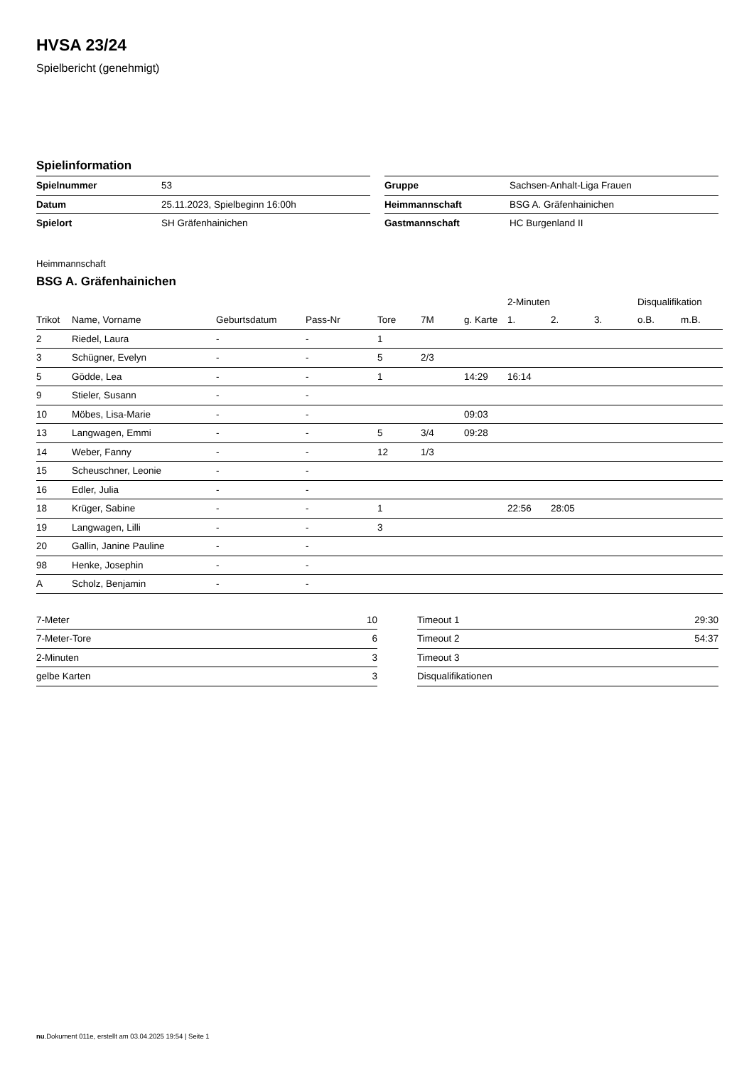HVSA 23/24
Spielbericht (genehmigt)
Spielinformation
| Spielnummer | 53 |
| Datum | 25.11.2023, Spielbeginn 16:00h |
| Spielort | SH Gräfenhainichen |
| Gruppe | Sachsen-Anhalt-Liga Frauen |
| Heimmannschaft | BSG A. Gräfenhainichen |
| Gastmannschaft | HC Burgenland II |
Heimmannschaft
BSG A. Gräfenhainichen
| | | | | | | | 2-Minuten | | | Disqualifikation | |
| --- | --- | --- | --- | --- | --- | --- | --- | --- | --- | --- | --- |
| Trikot | Name, Vorname | Geburtsdatum | Pass-Nr | Tore | 7M | g. Karte | 1. | 2. | 3. | o.B. | m.B. |
| 2 | Riedel, Laura | - | - | 1 | | | | | | | |
| 3 | Schügner, Evelyn | - | - | 5 | 2/3 | | | | | | |
| 5 | Gödde, Lea | - | - | 1 | | 14:29 | 16:14 | | | | |
| 9 | Stieler, Susann | - | - | | | | | | | | |
| 10 | Möbes, Lisa-Marie | - | - | | | 09:03 | | | | | |
| 13 | Langwagen, Emmi | - | - | 5 | 3/4 | 09:28 | | | | | |
| 14 | Weber, Fanny | - | - | 12 | 1/3 | | | | | | |
| 15 | Scheuschner, Leonie | - | - | | | | | | | | |
| 16 | Edler, Julia | - | - | | | | | | | | |
| 18 | Krüger, Sabine | - | - | 1 | | | 22:56 | 28:05 | | | |
| 19 | Langwagen, Lilli | - | - | 3 | | | | | | | |
| 20 | Gallin, Janine Pauline | - | - | | | | | | | | |
| 98 | Henke, Josephin | - | - | | | | | | | | |
| A | Scholz, Benjamin | - | - | | | | | | | | |
| 7-Meter | 10 |
| 7-Meter-Tore | 6 |
| 2-Minuten | 3 |
| gelbe Karten | 3 |
| Timeout 1 | 29:30 |
| Timeout 2 | 54:37 |
| Timeout 3 | |
| Disqualifikationen | |
nu.Dokument 011e, erstellt am 03.04.2025 19:54 | Seite 1